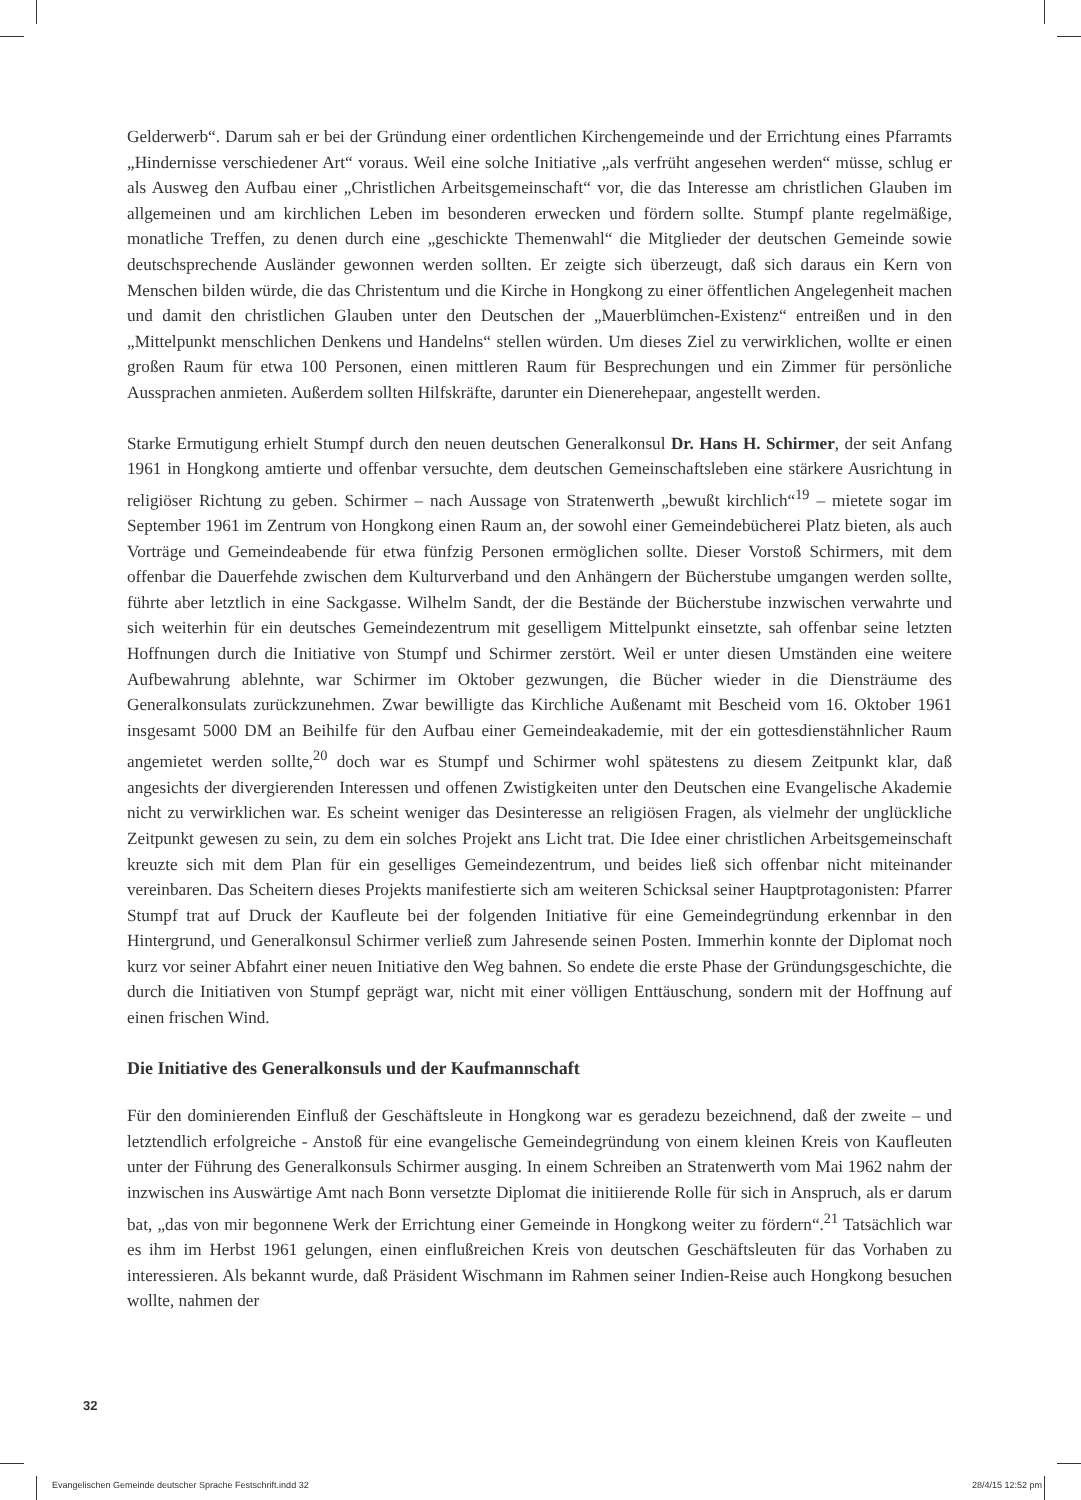Gelderwerb“. Darum sah er bei der Gründung einer ordentlichen Kirchengemeinde und der Errichtung eines Pfarramts „Hindernisse verschiedener Art“ voraus. Weil eine solche Initiative „als verfrüht angesehen werden“ müsse, schlug er als Ausweg den Aufbau einer „Christlichen Arbeitsgemeinschaft“ vor, die das Interesse am christlichen Glauben im allgemeinen und am kirchlichen Leben im besonderen erwecken und fördern sollte. Stumpf plante regelmäßige, monatliche Treffen, zu denen durch eine „geschickte Themenwahl“ die Mitglieder der deutschen Gemeinde sowie deutschsprechende Ausländer gewonnen werden sollten. Er zeigte sich überzeugt, daß sich daraus ein Kern von Menschen bilden würde, die das Christentum und die Kirche in Hongkong zu einer öffentlichen Angelegenheit machen und damit den christlichen Glauben unter den Deutschen der „Mauerblümchen-Existenz“ entreißen und in den „Mittelpunkt menschlichen Denkens und Handelns“ stellen würden. Um dieses Ziel zu verwirklichen, wollte er einen großen Raum für etwa 100 Personen, einen mittleren Raum für Besprechungen und ein Zimmer für persönliche Aussprachen anmieten. Außerdem sollten Hilfskräfte, darunter ein Dienerehepaar, angestellt werden.
Starke Ermutigung erhielt Stumpf durch den neuen deutschen Generalkonsul Dr. Hans H. Schirmer, der seit Anfang 1961 in Hongkong amtierte und offenbar versuchte, dem deutschen Gemeinschaftsleben eine stärkere Ausrichtung in religiöser Richtung zu geben. Schirmer – nach Aussage von Stratenwerth „bewußt kirchlich“<sup>19</sup> – mietete sogar im September 1961 im Zentrum von Hongkong einen Raum an, der sowohl einer Gemeindebücherei Platz bieten, als auch Vorträge und Gemeindeabende für etwa fünfzig Personen ermöglichen sollte. Dieser Vorstoß Schirmers, mit dem offenbar die Dauerfehde zwischen dem Kulturverband und den Anhängern der Bücherstube umgangen werden sollte, führte aber letztlich in eine Sackgasse. Wilhelm Sandt, der die Bestände der Bücherstube inzwischen verwahrte und sich weiterhin für ein deutsches Gemeindezentrum mit geselligem Mittelpunkt einsetzte, sah offenbar seine letzten Hoffnungen durch die Initiative von Stumpf und Schirmer zerstört. Weil er unter diesen Umständen eine weitere Aufbewahrung ablehnte, war Schirmer im Oktober gezwungen, die Bücher wieder in die Diensträume des Generalkonsulats zurückzunehmen. Zwar bewilligte das Kirchliche Außenamt mit Bescheid vom 16. Oktober 1961 insgesamt 5000 DM an Beihilfe für den Aufbau einer Gemeindeakademie, mit der ein gottesdienstähnlicher Raum angemietet werden sollte,<sup>20</sup> doch war es Stumpf und Schirmer wohl spätestens zu diesem Zeitpunkt klar, daß angesichts der divergierenden Interessen und offenen Zwistigkeiten unter den Deutschen eine Evangelische Akademie nicht zu verwirklichen war. Es scheint weniger das Desinteresse an religiösen Fragen, als vielmehr der unglückliche Zeitpunkt gewesen zu sein, zu dem ein solches Projekt ans Licht trat. Die Idee einer christlichen Arbeitsgemeinschaft kreuzte sich mit dem Plan für ein geselliges Gemeindezentrum, und beides ließ sich offenbar nicht miteinander vereinbaren. Das Scheitern dieses Projekts manifestierte sich am weiteren Schicksal seiner Hauptprotagonisten: Pfarrer Stumpf trat auf Druck der Kaufleute bei der folgenden Initiative für eine Gemeindegründung erkennbar in den Hintergrund, und Generalkonsul Schirmer verließ zum Jahresende seinen Posten. Immerhin konnte der Diplomat noch kurz vor seiner Abfahrt einer neuen Initiative den Weg bahnen. So endete die erste Phase der Gründungsgeschichte, die durch die Initiativen von Stumpf geprägt war, nicht mit einer völligen Enttäuschung, sondern mit der Hoffnung auf einen frischen Wind.
Die Initiative des Generalkonsuls und der Kaufmannschaft
Für den dominierenden Einfluß der Geschäftsleute in Hongkong war es geradezu bezeichnend, daß der zweite – und letztendlich erfolgreiche - Anstoß für eine evangelische Gemeindegründung von einem kleinen Kreis von Kaufleuten unter der Führung des Generalkonsuls Schirmer ausging. In einem Schreiben an Stratenwerth vom Mai 1962 nahm der inzwischen ins Auswärtige Amt nach Bonn versetzte Diplomat die initiierende Rolle für sich in Anspruch, als er darum bat, „das von mir begonnene Werk der Errichtung einer Gemeinde in Hongkong weiter zu fördern“.<sup>21</sup> Tatsächlich war es ihm im Herbst 1961 gelungen, einen einflußreichen Kreis von deutschen Geschäftsleuten für das Vorhaben zu interessieren. Als bekannt wurde, daß Präsident Wischmann im Rahmen seiner Indien-Reise auch Hongkong besuchen wollte, nahmen der
32
Evangelischen Gemeinde deutscher Sprache Festschrift.indd 32 28/4/15 12:52 pm